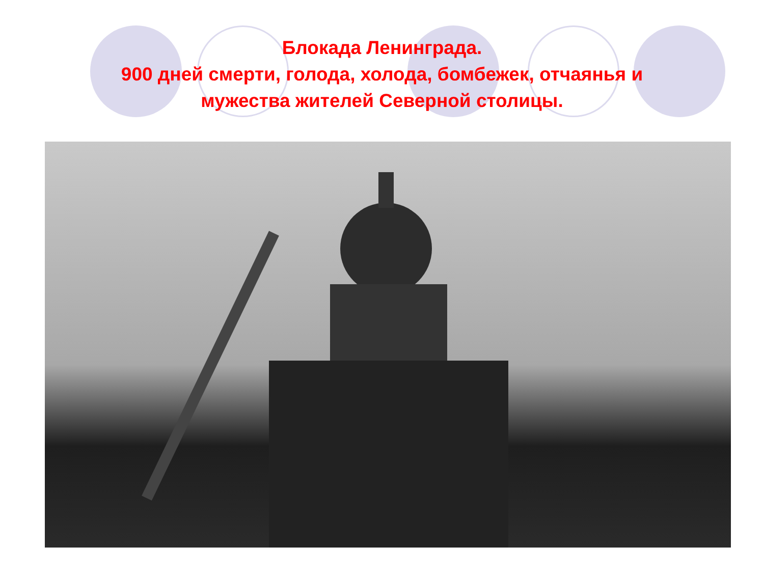Блокада Ленинграда.
900 дней смерти, голода, холода, бомбежек, отчаянья и мужества жителей Северной столицы.